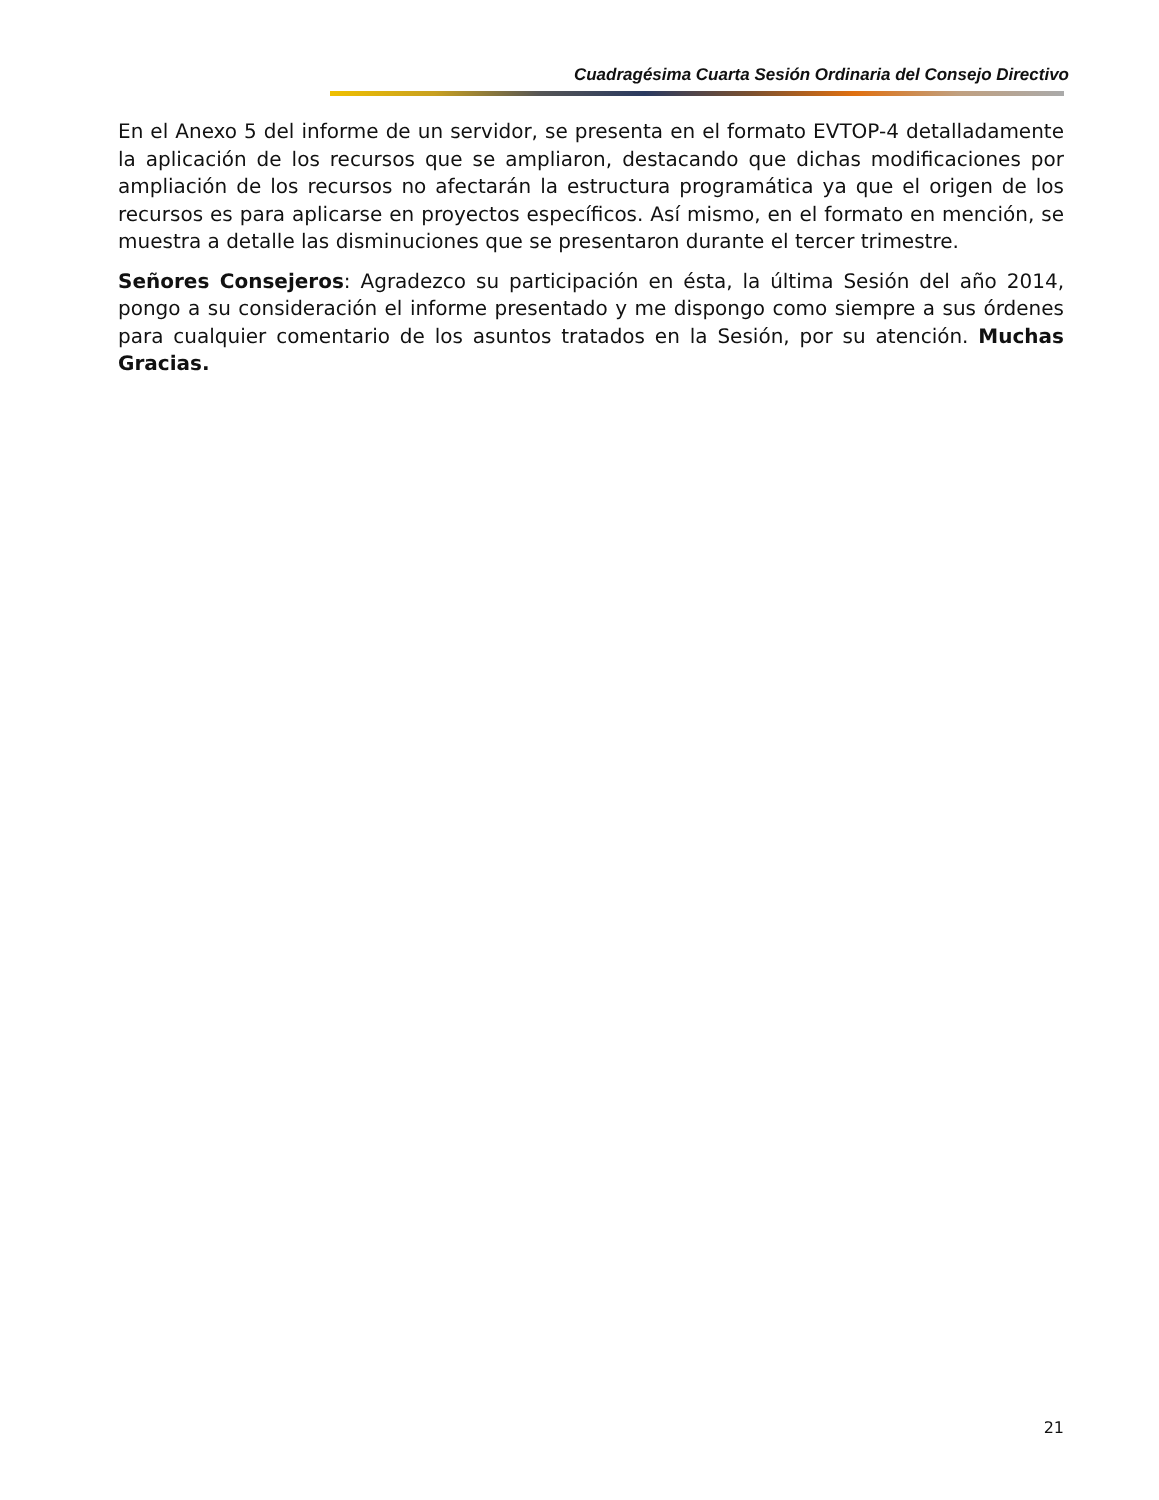Cuadragésima Cuarta Sesión Ordinaria del Consejo Directivo
En el Anexo 5 del informe de un servidor, se presenta en el formato EVTOP-4 detalladamente la aplicación de los recursos que se ampliaron, destacando que dichas modificaciones por ampliación de los recursos no afectarán la estructura programática ya que el origen de los recursos es para aplicarse en proyectos específicos. Así mismo, en el formato en mención, se muestra a detalle las disminuciones que se presentaron durante el tercer trimestre.
Señores Consejeros: Agradezco su participación en ésta, la última Sesión del año 2014, pongo a su consideración el informe presentado y me dispongo como siempre a sus órdenes para cualquier comentario de los asuntos tratados en la Sesión, por su atención. Muchas Gracias.
21